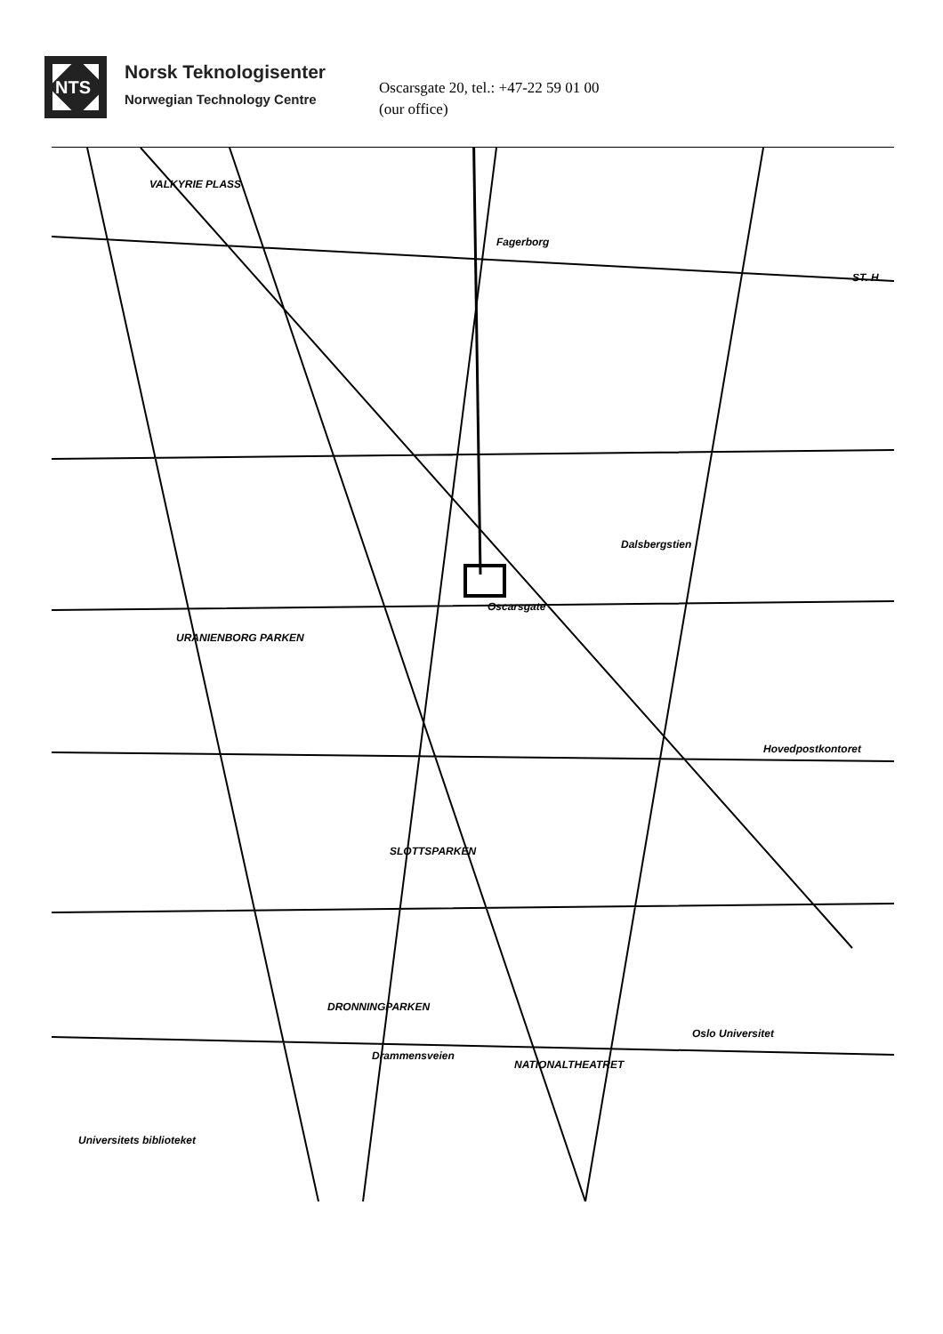NTS
Norsk Teknologisenter
Norwegian Technology Centre
Oscarsgate 20, tel.: +47-22 59 01 00
(our office)
VALKYRIE PLASS
Fagerborg
URANIENBORG PARKEN
SLOTTSPARKEN
DRONNINGPARKEN
Drammensveien
NATIONALTHEATRET
Oslo Universitet
Universitets biblioteket
Hovedpostkontoret
Oscarsgate
ST. H
Dalsbergstien